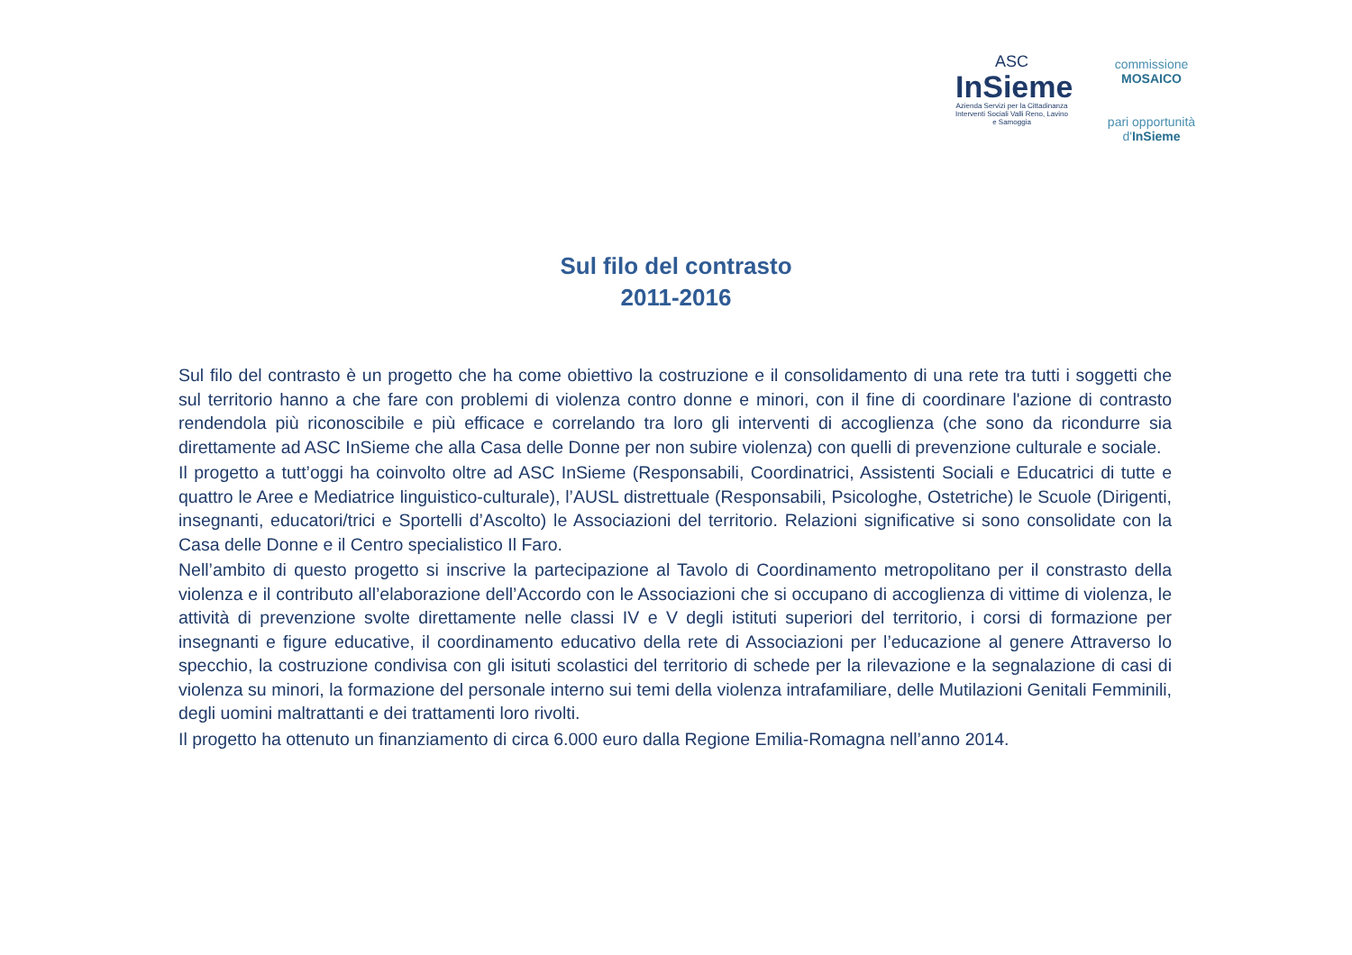ASC
InSieme
Azienda Servizi per la Cittadinanza
Interventi Sociali Valli Reno, Lavino e Samoggia
commissione MOSAICO
pari opportunità d'InSieme
Sul filo del contrasto
2011-2016
Sul filo del contrasto è un progetto che ha come obiettivo la costruzione e il consolidamento di una rete tra tutti i soggetti che sul territorio hanno a che fare con problemi di violenza contro donne e minori, con il fine di coordinare l'azione di contrasto rendendola più riconoscibile e più efficace e correlando tra loro gli interventi di accoglienza (che sono da ricondurre sia direttamente ad ASC InSieme che alla Casa delle Donne per non subire violenza) con quelli di prevenzione culturale e sociale.
Il progetto a tutt’oggi ha coinvolto oltre ad ASC InSieme (Responsabili, Coordinatrici, Assistenti Sociali e Educatrici di tutte e quattro le Aree e Mediatrice linguistico-culturale), l’AUSL distrettuale (Responsabili, Psicologhe, Ostetriche) le Scuole (Dirigenti, insegnanti, educatori/trici e Sportelli d’Ascolto) le Associazioni del territorio. Relazioni significative si sono consolidate con la Casa delle Donne e il Centro specialistico Il Faro.
Nell’ambito di questo progetto si inscrive la partecipazione al Tavolo di Coordinamento metropolitano per il constrasto della violenza e il contributo all’elaborazione dell’Accordo con le Associazioni che si occupano di accoglienza di vittime di violenza, le attività di prevenzione svolte direttamente nelle classi IV e V degli istituti superiori del territorio, i corsi di formazione per insegnanti e figure educative, il coordinamento educativo della rete di Associazioni per l’educazione al genere Attraverso lo specchio, la costruzione condivisa con gli isituti scolastici del territorio di schede per la rilevazione e la segnalazione di casi di violenza su minori, la formazione del personale interno sui temi della violenza intrafamiliare, delle Mutilazioni Genitali Femminili, degli uomini maltrattanti e dei trattamenti loro rivolti.
Il progetto ha ottenuto un finanziamento di circa 6.000 euro dalla Regione Emilia-Romagna nell’anno 2014.